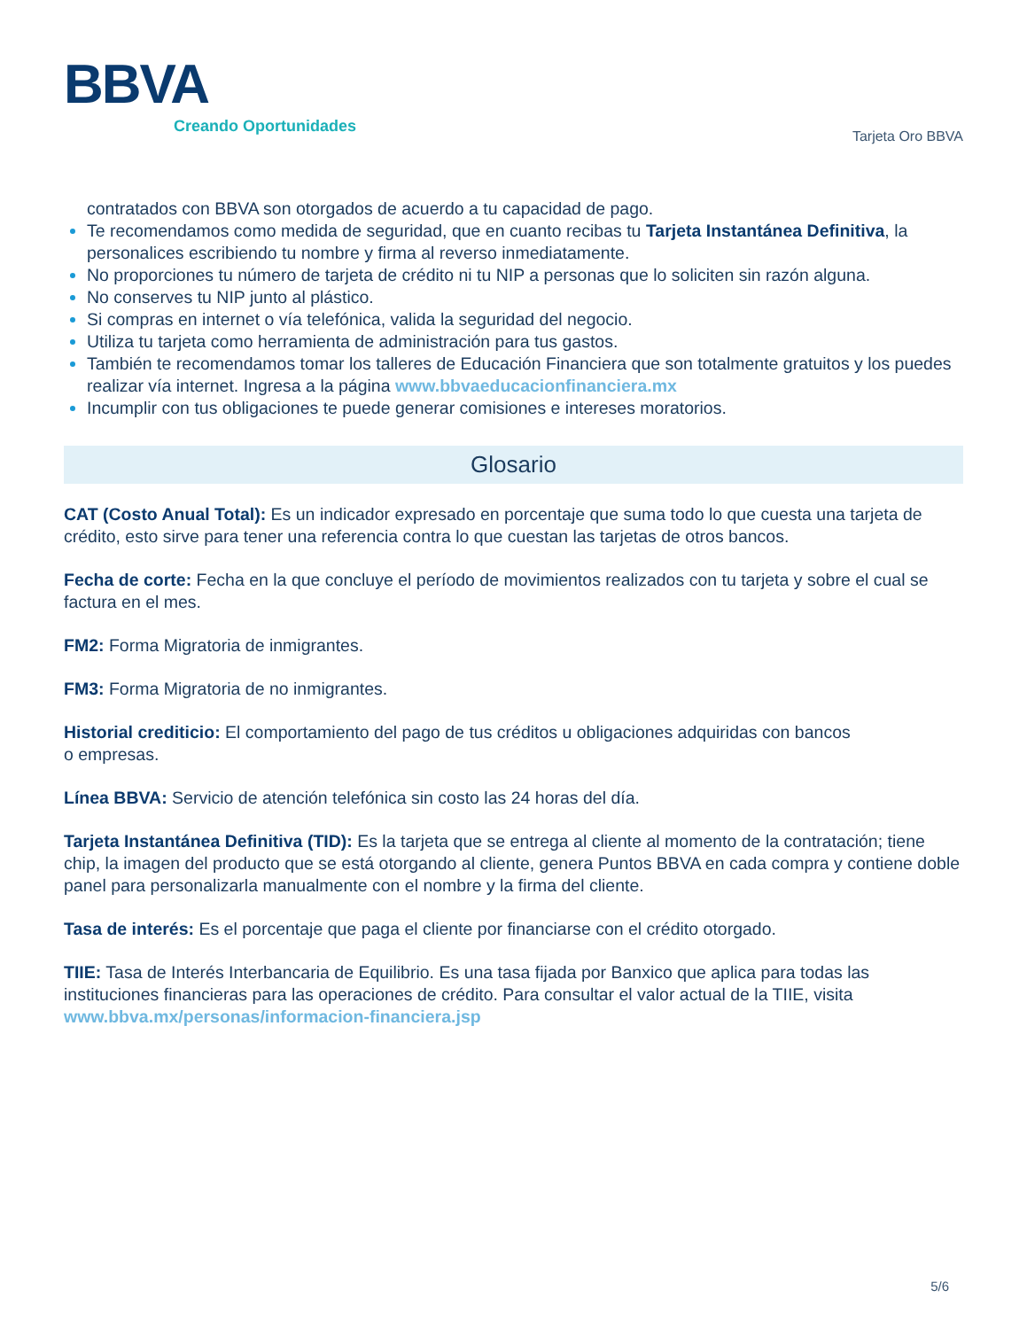BBVA
Creando Oportunidades
Tarjeta Oro BBVA
contratados con BBVA son otorgados de acuerdo a tu capacidad de pago.
Te recomendamos como medida de seguridad, que en cuanto recibas tu Tarjeta Instantánea Definitiva, la personalices escribiendo tu nombre y firma al reverso inmediatamente.
No proporciones tu número de tarjeta de crédito ni tu NIP a personas que lo soliciten sin razón alguna.
No conserves tu NIP junto al plástico.
Si compras en internet o vía telefónica, valida la seguridad del negocio.
Utiliza tu tarjeta como herramienta de administración para tus gastos.
También te recomendamos tomar los talleres de Educación Financiera que son totalmente gratuitos y los puedes realizar vía internet. Ingresa a la página www.bbvaeducacionfinanciera.mx
Incumplir con tus obligaciones te puede generar comisiones e intereses moratorios.
Glosario
CAT (Costo Anual Total): Es un indicador expresado en porcentaje que suma todo lo que cuesta una tarjeta de crédito, esto sirve para tener una referencia contra lo que cuestan las tarjetas de otros bancos.
Fecha de corte: Fecha en la que concluye el período de movimientos realizados con tu tarjeta y sobre el cual se factura en el mes.
FM2: Forma Migratoria de inmigrantes.
FM3: Forma Migratoria de no inmigrantes.
Historial crediticio: El comportamiento del pago de tus créditos u obligaciones adquiridas con bancos
o empresas.
Línea BBVA: Servicio de atención telefónica sin costo las 24 horas del día.
Tarjeta Instantánea Definitiva (TID): Es la tarjeta que se entrega al cliente al momento de la contratación; tiene chip, la imagen del producto que se está otorgando al cliente, genera Puntos BBVA en cada compra y contiene doble panel para personalizarla manualmente con el nombre y la firma del cliente.
Tasa de interés: Es el porcentaje que paga el cliente por financiarse con el crédito otorgado.
TIIE: Tasa de Interés Interbancaria de Equilibrio. Es una tasa fijada por Banxico que aplica para todas las instituciones financieras para las operaciones de crédito. Para consultar el valor actual de la TIIE, visita www.bbva.mx/personas/informacion-financiera.jsp
5/6